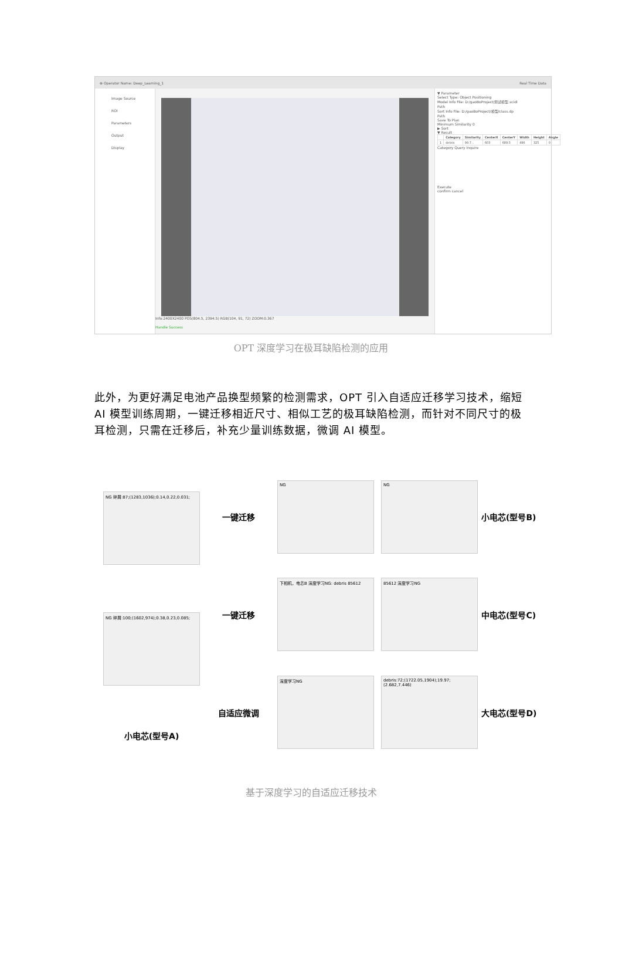⊕ Operator Name: Deep_Learning_1 Real Time Data
Image Source
ROI
Parameters
Output
Display
Info:2400X2400 POS(804.5, 2394.5) RGB(104, 91, 72) ZOOM:0.367
Handle Success
▼ Parameter
Select Type: Object Positioning
Model Info File: D:/gaoBoProject/测试模型.scidl
Path
Sort Info File: D:/gaoBoProject/模型/class.dp
Path
Save To Plan
Minimum Similarity 0
▶ Sort
▼ Result
| | Category | Similarity | CenterX | CenterY | Width | Height | Angle |
| --- | --- | --- | --- | --- | --- | --- | --- |
| 1 | debris | 99.7... | 603 | 689.5 | 496 | 325 | 0 |
Category Query Inquire
Execute
confirm cancel
OPT 深度学习在极耳缺陷检测的应用
此外，为更好满足电池产品换型频繁的检测需求，OPT 引入自适应迁移学习技术，缩短 AI 模型训练周期，一键迁移相近尺寸、相似工艺的极耳缺陷检测，而针对不同尺寸的极耳检测，只需在迁移后，补充少量训练数据，微调 AI 模型。
NG 碎屑:87;(1283,1036);0.14,0.22,0.031;
NG 碎屑:100;(1602,974);0.38,0.23,0.085;
小电芯(型号A)
一键迁移
一键迁移
自适应微调
NG
下相机，电芯B 深度学习NG: debris 85612
深度学习NG
NG
85612 深度学习NG
debris:72;(1722.05,1904);19.97;(2.682,7.446)
小电芯(型号B)
中电芯(型号C)
大电芯(型号D)
基于深度学习的自适应迁移技术